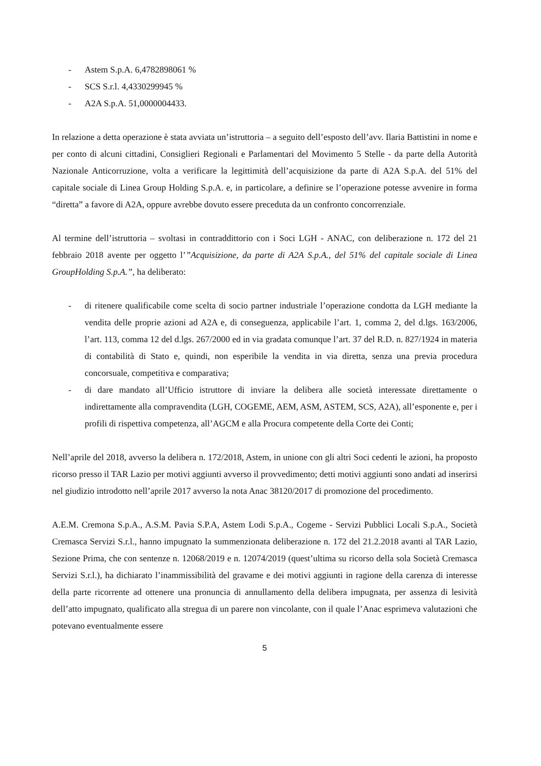- Astem S.p.A. 6,4782898061 %
- SCS S.r.l. 4,4330299945 %
- A2A S.p.A. 51,0000004433.
In relazione a detta operazione è stata avviata un’istruttoria – a seguito dell’esposto dell’avv. Ilaria Battistini in nome e per conto di alcuni cittadini, Consiglieri Regionali e Parlamentari del Movimento 5 Stelle - da parte della Autorità Nazionale Anticorruzione, volta a verificare la legittimità dell’acquisizione da parte di A2A S.p.A. del 51% del capitale sociale di Linea Group Holding S.p.A. e, in particolare, a definire se l’operazione potesse avvenire in forma “diretta” a favore di A2A, oppure avrebbe dovuto essere preceduta da un confronto concorrenziale.
Al termine dell’istruttoria – svoltasi in contraddittorio con i Soci LGH - ANAC, con deliberazione n. 172 del 21 febbraio 2018 avente per oggetto l’”Acquisizione, da parte di A2A S.p.A., del 51% del capitale sociale di Linea GroupHolding S.p.A.”, ha deliberato:
- di ritenere qualificabile come scelta di socio partner industriale l’operazione condotta da LGH mediante la vendita delle proprie azioni ad A2A e, di conseguenza, applicabile l’art. 1, comma 2, del d.lgs. 163/2006, l’art. 113, comma 12 del d.lgs. 267/2000 ed in via gradata comunque l’art. 37 del R.D. n. 827/1924 in materia di contabilità di Stato e, quindi, non esperibile la vendita in via diretta, senza una previa procedura concorsuale, competitiva e comparativa;
- di dare mandato all’Ufficio istruttore di inviare la delibera alle società interessate direttamente o indirettamente alla compravendita (LGH, COGEME, AEM, ASM, ASTEM, SCS, A2A), all’esponente e, per i profili di rispettiva competenza, all’AGCM e alla Procura competente della Corte dei Conti;
Nell’aprile del 2018, avverso la delibera n. 172/2018, Astem, in unione con gli altri Soci cedenti le azioni, ha proposto ricorso presso il TAR Lazio per motivi aggiunti avverso il provvedimento; detti motivi aggiunti sono andati ad inserirsi nel giudizio introdotto nell’aprile 2017 avverso la nota Anac 38120/2017 di promozione del procedimento.
A.E.M. Cremona S.p.A., A.S.M. Pavia S.P.A, Astem Lodi S.p.A., Cogeme - Servizi Pubblici Locali S.p.A., Società Cremasca Servizi S.r.l., hanno impugnato la summenzionata deliberazione n. 172 del 21.2.2018 avanti al TAR Lazio, Sezione Prima, che con sentenze n. 12068/2019 e n. 12074/2019 (quest’ultima su ricorso della sola Società Cremasca Servizi S.r.l.), ha dichiarato l’inammissibilità del gravame e dei motivi aggiunti in ragione della carenza di interesse della parte ricorrente ad ottenere una pronuncia di annullamento della delibera impugnata, per assenza di lesività dell’atto impugnato, qualificato alla stregua di un parere non vincolante, con il quale l’Anac esprimeva valutazioni che potevano eventualmente essere
5